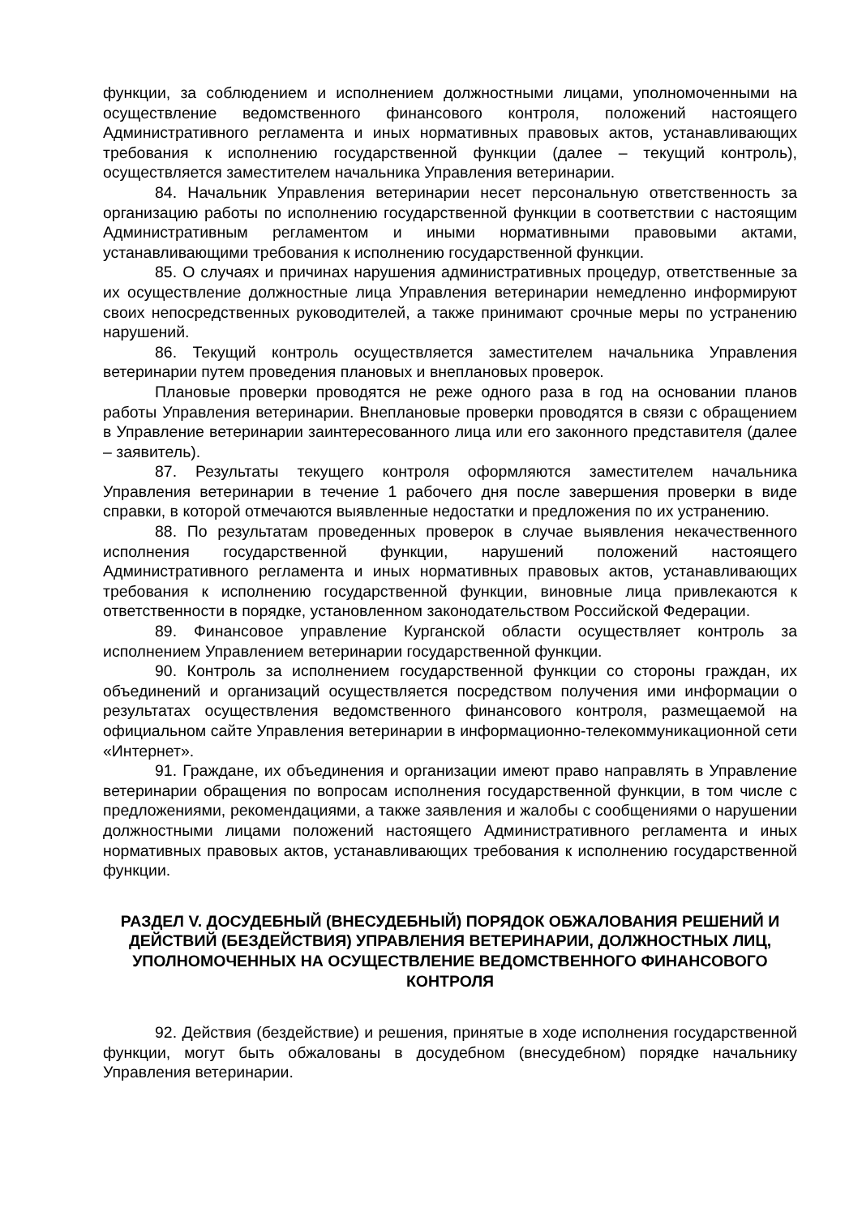функции, за соблюдением и исполнением должностными лицами, уполномоченными на осуществление ведомственного финансового контроля, положений настоящего Административного регламента и иных нормативных правовых актов, устанавливающих требования к исполнению государственной функции (далее – текущий контроль), осуществляется заместителем начальника Управления ветеринарии.
84. Начальник Управления ветеринарии несет персональную ответственность за организацию работы по исполнению государственной функции в соответствии с настоящим Административным регламентом и иными нормативными правовыми актами, устанавливающими требования к исполнению государственной функции.
85. О случаях и причинах нарушения административных процедур, ответственные за их осуществление должностные лица Управления ветеринарии немедленно информируют своих непосредственных руководителей, а также принимают срочные меры по устранению нарушений.
86. Текущий контроль осуществляется заместителем начальника Управления ветеринарии путем проведения плановых и внеплановых проверок.
Плановые проверки проводятся не реже одного раза в год на основании планов работы Управления ветеринарии. Внеплановые проверки проводятся в связи с обращением в Управление ветеринарии заинтересованного лица или его законного представителя (далее – заявитель).
87. Результаты текущего контроля оформляются заместителем начальника Управления ветеринарии в течение 1 рабочего дня после завершения проверки в виде справки, в которой отмечаются выявленные недостатки и предложения по их устранению.
88. По результатам проведенных проверок в случае выявления некачественного исполнения государственной функции, нарушений положений настоящего Административного регламента и иных нормативных правовых актов, устанавливающих требования к исполнению государственной функции, виновные лица привлекаются к ответственности в порядке, установленном законодательством Российской Федерации.
89. Финансовое управление Курганской области осуществляет контроль за исполнением Управлением ветеринарии государственной функции.
90. Контроль за исполнением государственной функции со стороны граждан, их объединений и организаций осуществляется посредством получения ими информации о результатах осуществления ведомственного финансового контроля, размещаемой на официальном сайте Управления ветеринарии в информационно-телекоммуникационной сети «Интернет».
91. Граждане, их объединения и организации имеют право направлять в Управление ветеринарии обращения по вопросам исполнения государственной функции, в том числе с предложениями, рекомендациями, а также заявления и жалобы с сообщениями о нарушении должностными лицами положений настоящего Административного регламента и иных нормативных правовых актов, устанавливающих требования к исполнению государственной функции.
РАЗДЕЛ V. ДОСУДЕБНЫЙ (ВНЕСУДЕБНЫЙ) ПОРЯДОК ОБЖАЛОВАНИЯ РЕШЕНИЙ И ДЕЙСТВИЙ (БЕЗДЕЙСТВИЯ) УПРАВЛЕНИЯ ВЕТЕРИНАРИИ, ДОЛЖНОСТНЫХ ЛИЦ, УПОЛНОМОЧЕННЫХ НА ОСУЩЕСТВЛЕНИЕ ВЕДОМСТВЕННОГО ФИНАНСОВОГО КОНТРОЛЯ
92. Действия (бездействие) и решения, принятые в ходе исполнения государственной функции, могут быть обжалованы в досудебном (внесудебном) порядке начальнику Управления ветеринарии.